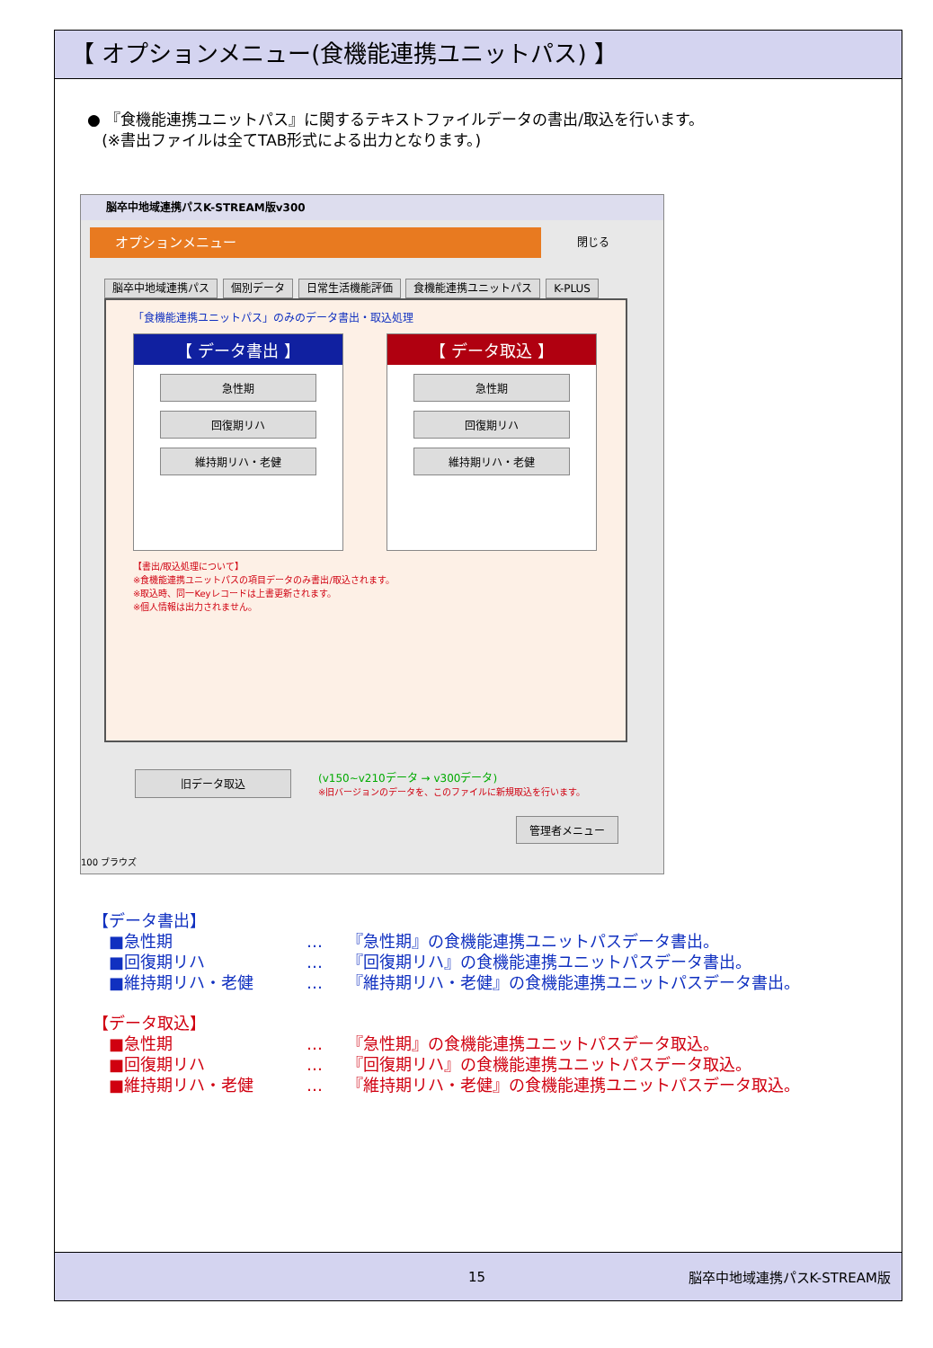【 オプションメニュー(食機能連携ユニットパス) 】
● 『食機能連携ユニットパス』に関するテキストファイルデータの書出/取込を行います。
(※書出ファイルは全てTAB形式による出力となります。)
脳卒中地域連携パスK-STREAM版v300
オプションメニュー 閉じる
脳卒中地域連携パス 個別データ 日常生活機能評価 食機能連携ユニットパス K-PLUS
「食機能連携ユニットパス」のみのデータ書出・取込処理
【 データ書出 】
急性期
回復期リハ
維持期リハ・老健
【 データ取込 】
急性期
回復期リハ
維持期リハ・老健
【書出/取込処理について】
※食機能連携ユニットパスの項目データのみ書出/取込されます。
※取込時、同一Keyレコードは上書更新されます。
※個人情報は出力されません。
旧データ取込
(v150~v210データ → v300データ)
※旧バージョンのデータを、このファイルに新規取込を行います。
管理者メニュー
100 ブラウズ
【データ書出】
■急性期 … 『急性期』の食機能連携ユニットパスデータ書出。
■回復期リハ … 『回復期リハ』の食機能連携ユニットパスデータ書出。
■維持期リハ・老健 … 『維持期リハ・老健』の食機能連携ユニットパスデータ書出。
【データ取込】
■急性期 … 『急性期』の食機能連携ユニットパスデータ取込。
■回復期リハ … 『回復期リハ』の食機能連携ユニットパスデータ取込。
■維持期リハ・老健 … 『維持期リハ・老健』の食機能連携ユニットパスデータ取込。
15 脳卒中地域連携パスK-STREAM版